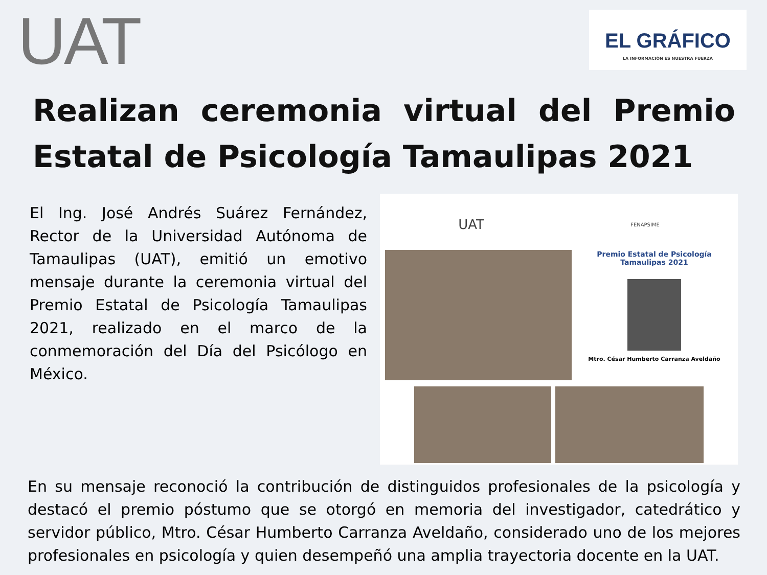UAT
EL GRÁFICO
LA INFORMACIÓN ES NUESTRA FUERZA
Realizan ceremonia virtual del Premio Estatal de Psicología Tamaulipas 2021
El Ing. José Andrés Suárez Fernández, Rector de la Universidad Autónoma de Tamaulipas (UAT), emitió un emotivo mensaje durante la ceremonia virtual del Premio Estatal de Psicología Tamaulipas 2021, realizado en el marco de la conmemoración del Día del Psicólogo en México.
UAT FENAPSIME
Premio Estatal de Psicología
Tamaulipas 2021
Mtro. César Humberto Carranza Aveldaño
En su mensaje reconoció la contribución de distinguidos profesionales de la psicología y destacó el premio póstumo que se otorgó en memoria del investigador, catedrático y servidor público, Mtro. César Humberto Carranza Aveldaño, considerado uno de los mejores profesionales en psicología y quien desempeñó una amplia trayectoria docente en la UAT.